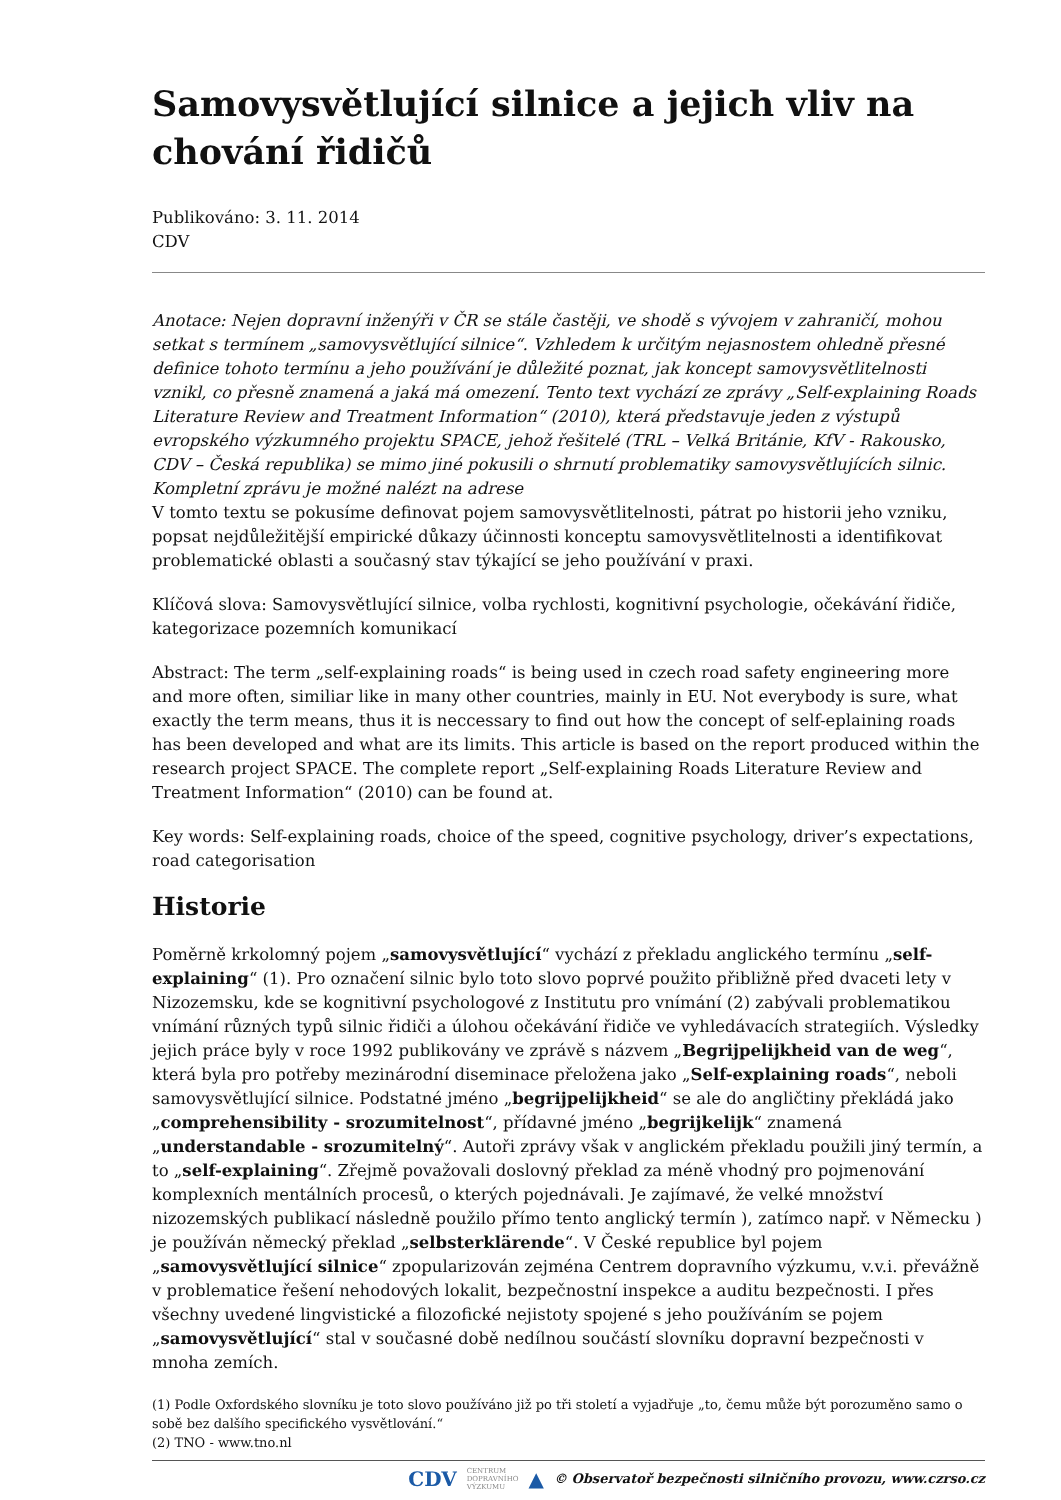Samovysvětlující silnice a jejich vliv na chování řidičů
Publikováno: 3. 11. 2014
CDV
Anotace: Nejen dopravní inženýři v ČR se stále častěji, ve shodě s vývojem v zahraničí, mohou setkat s termínem „samovysvětlující silnice“. Vzhledem k určitým nejasnostem ohledně přesné definice tohoto termínu a jeho používání je důležité poznat, jak koncept samovysvětlitelnosti vznikl, co přesně znamená a jaká má omezení. Tento text vychází ze zprávy „Self-explaining Roads Literature Review and Treatment Information“ (2010), která představuje jeden z výstupů evropského výzkumného projektu SPACE, jehož řešitelé (TRL – Velká Británie, KfV - Rakousko, CDV – Česká republika) se mimo jiné pokusili o shrnutí problematiky samovysvětlujících silnic. Kompletní zprávu je možné nalézt na adrese
V tomto textu se pokusíme definovat pojem samovysvětlitelnosti, pátrat po historii jeho vzniku, popsat nejdůležitější empirické důkazy účinnosti konceptu samovysvětlitelnosti a identifikovat problematické oblasti a současný stav týkající se jeho používání v praxi.
Klíčová slova: Samovysvětlující silnice, volba rychlosti, kognitivní psychologie, očekávání řidiče, kategorizace pozemních komunikací
Abstract: The term „self-explaining roads“ is being used in czech road safety engineering more and more often, similiar like in many other countries, mainly in EU. Not everybody is sure, what exactly the term means, thus it is neccessary to find out how the concept of self-eplaining roads has been developed and what are its limits. This article is based on the report produced within the research project SPACE. The complete report „Self-explaining Roads Literature Review and Treatment Information“ (2010) can be found at.
Key words: Self-explaining roads, choice of the speed, cognitive psychology, driver’s expectations, road categorisation
Historie
Poměrně krkolomný pojem „samovysvětlující“ vychází z překladu anglického termínu „self-explaining“ (1). Pro označení silnic bylo toto slovo poprvé použito přibližně před dvaceti lety v Nizozemsku, kde se kognitivní psychologové z Institutu pro vnímání (2) zabývali problematikou vnímání různých typů silnic řidiči a úlohou očekávání řidiče ve vyhledávacích strategiích. Výsledky jejich práce byly v roce 1992 publikovány ve zprávě s názvem „Begrijpelijkheid van de weg“, která byla pro potřeby mezinárodní diseminace přeložena jako „Self-explaining roads“, neboli samovysvětlující silnice. Podstatné jméno „begrijpelijkheid“ se ale do angličtiny překládá jako „comprehensibility - srozumitelnost“, přídavné jméno „begrijkelijk“ znamená „understandable - srozumitelný“. Autoři zprávy však v anglickém překladu použili jiný termín, a to „self-explaining“. Zřejmě považovali doslovný překlad za méně vhodný pro pojmenování komplexních mentálních procesů, o kterých pojednávali. Je zajímavé, že velké množství nizozemských publikací následně použilo přímo tento anglický termín ), zatímco např. v Německu ) je používán německý překlad „selbsterklärende“. V České republice byl pojem „samovysvětlující silnice“ zpopularizován zejména Centrem dopravního výzkumu, v.v.i. převážně v problematice řešení nehodových lokalit, bezpečnostní inspekce a auditu bezpečnosti. I přes všechny uvedené lingvistické a filozofické nejistoty spojené s jeho používáním se pojem „samovysvětlující“ stal v současné době nedílnou součástí slovníku dopravní bezpečnosti v mnoha zemích.
(1) Podle Oxfordského slovníku je toto slovo používáno již po tři století a vyjadřuje „to, čemu může být porozuměno samo o sobě bez dalšího specifického vysvětlování.“
(2) TNO - www.tno.nl
CDV CENTRUM
DOPRAVNÍHO
VÝZKUMU ▲ © Observatoř bezpečnosti silničního provozu, www.czrso.cz